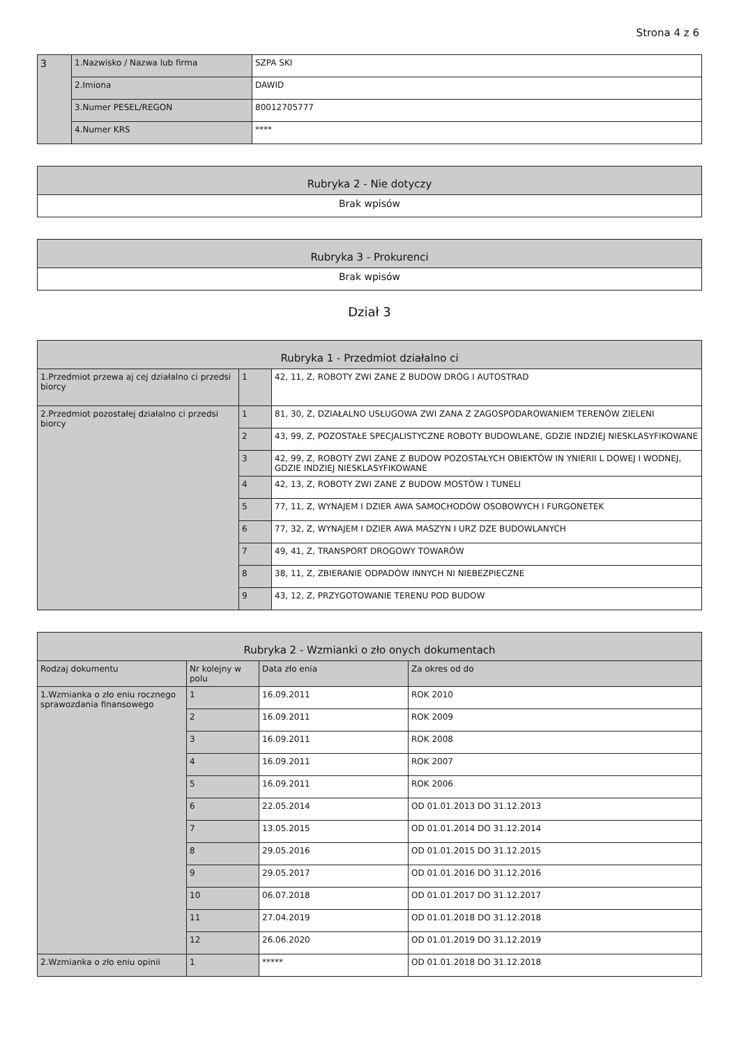Strona 4 z 6
| 3 | 1.Nazwisko / Nazwa lub firma | SZPA SKI |
| | 2.Imiona | DAWID |
| | 3.Numer PESEL/REGON | 80012705777 |
| | 4.Numer KRS | **** |
| Rubryka 2 - Nie dotyczy |
| --- |
| Brak wpisów |
| Rubryka 3 - Prokurenci |
| --- |
| Brak wpisów |
Dział 3
| Rubryka 1 - Przedmiot działalno ci | | |
| --- | --- | --- |
| 1.Przedmiot przewa aj cej działalno ci przedsi biorcy | 1 | 42, 11, Z, ROBOTY ZWI ZANE Z BUDOW DRÓG I AUTOSTRAD |
| 2.Przedmiot pozostałej działalno ci przedsi biorcy | 1 | 81, 30, Z, DZIAŁALNO USŁUGOWA ZWI ZANA Z ZAGOSPODAROWANIEM TERENÓW ZIELENI |
| | 2 | 43, 99, Z, POZOSTAŁE SPECJALISTYCZNE ROBOTY BUDOWLANE, GDZIE INDZIEJ NIESKLASYFIKOWANE |
| | 3 | 42, 99, Z, ROBOTY ZWI ZANE Z BUDOW POZOSTAŁYCH OBIEKTÓW IN YNIERII L DOWEJ I WODNEJ, GDZIE INDZIEJ NIESKLASYFIKOWANE |
| | 4 | 42, 13, Z, ROBOTY ZWI ZANE Z BUDOW MOSTÓW I TUNELI |
| | 5 | 77, 11, Z, WYNAJEM I DZIER AWA SAMOCHODÓW OSOBOWYCH I FURGONETEK |
| | 6 | 77, 32, Z, WYNAJEM I DZIER AWA MASZYN I URZ DZE BUDOWLANYCH |
| | 7 | 49, 41, Z, TRANSPORT DROGOWY TOWARÓW |
| | 8 | 38, 11, Z, ZBIERANIE ODPADÓW INNYCH NI NIEBEZPIECZNE |
| | 9 | 43, 12, Z, PRZYGOTOWANIE TERENU POD BUDOW |
| Rubryka 2 - Wzmianki o zło onych dokumentach | | | |
| --- | --- | --- | --- |
| Rodzaj dokumentu | Nr kolejny w polu | Data zło enia | Za okres od do |
| 1.Wzmianka o zło eniu rocznego sprawozdania finansowego | 1 | 16.09.2011 | ROK 2010 |
| | 2 | 16.09.2011 | ROK 2009 |
| | 3 | 16.09.2011 | ROK 2008 |
| | 4 | 16.09.2011 | ROK 2007 |
| | 5 | 16.09.2011 | ROK 2006 |
| | 6 | 22.05.2014 | OD 01.01.2013 DO 31.12.2013 |
| | 7 | 13.05.2015 | OD 01.01.2014 DO 31.12.2014 |
| | 8 | 29.05.2016 | OD 01.01.2015 DO 31.12.2015 |
| | 9 | 29.05.2017 | OD 01.01.2016 DO 31.12.2016 |
| | 10 | 06.07.2018 | OD 01.01.2017 DO 31.12.2017 |
| | 11 | 27.04.2019 | OD 01.01.2018 DO 31.12.2018 |
| | 12 | 26.06.2020 | OD 01.01.2019 DO 31.12.2019 |
| 2.Wzmianka o zło eniu opinii | 1 | ***** | OD 01.01.2018 DO 31.12.2018 |